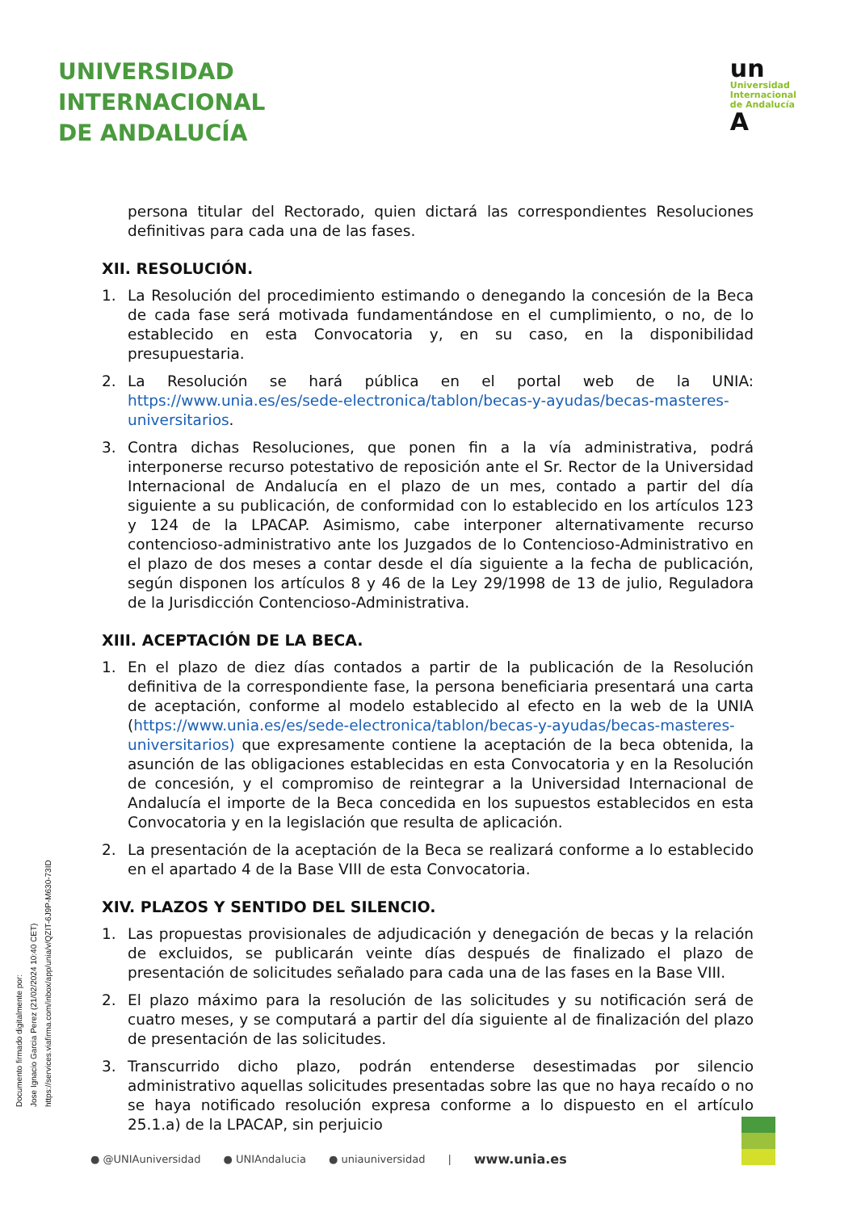UNIVERSIDAD
INTERNACIONAL
DE ANDALUCÍA
un
Universidad
Internacional
de Andalucía
A
persona titular del Rectorado, quien dictará las correspondientes Resoluciones definitivas para cada una de las fases.
XII. RESOLUCIÓN.
1. La Resolución del procedimiento estimando o denegando la concesión de la Beca de cada fase será motivada fundamentándose en el cumplimiento, o no, de lo establecido en esta Convocatoria y, en su caso, en la disponibilidad presupuestaria.
2. La Resolución se hará pública en el portal web de la UNIA: https://www.unia.es/es/sede-electronica/tablon/becas-y-ayudas/becas-masteres-universitarios.
3. Contra dichas Resoluciones, que ponen fin a la vía administrativa, podrá interponerse recurso potestativo de reposición ante el Sr. Rector de la Universidad Internacional de Andalucía en el plazo de un mes, contado a partir del día siguiente a su publicación, de conformidad con lo establecido en los artículos 123 y 124 de la LPACAP. Asimismo, cabe interponer alternativamente recurso contencioso-administrativo ante los Juzgados de lo Contencioso-Administrativo en el plazo de dos meses a contar desde el día siguiente a la fecha de publicación, según disponen los artículos 8 y 46 de la Ley 29/1998 de 13 de julio, Reguladora de la Jurisdicción Contencioso-Administrativa.
XIII. ACEPTACIÓN DE LA BECA.
1. En el plazo de diez días contados a partir de la publicación de la Resolución definitiva de la correspondiente fase, la persona beneficiaria presentará una carta de aceptación, conforme al modelo establecido al efecto en la web de la UNIA (https://www.unia.es/es/sede-electronica/tablon/becas-y-ayudas/becas-masteres-universitarios) que expresamente contiene la aceptación de la beca obtenida, la asunción de las obligaciones establecidas en esta Convocatoria y en la Resolución de concesión, y el compromiso de reintegrar a la Universidad Internacional de Andalucía el importe de la Beca concedida en los supuestos establecidos en esta Convocatoria y en la legislación que resulta de aplicación.
2. La presentación de la aceptación de la Beca se realizará conforme a lo establecido en el apartado 4 de la Base VIII de esta Convocatoria.
XIV. PLAZOS Y SENTIDO DEL SILENCIO.
1. Las propuestas provisionales de adjudicación y denegación de becas y la relación de excluidos, se publicarán veinte días después de finalizado el plazo de presentación de solicitudes señalado para cada una de las fases en la Base VIII.
2. El plazo máximo para la resolución de las solicitudes y su notificación será de cuatro meses, y se computará a partir del día siguiente al de finalización del plazo de presentación de las solicitudes.
3. Transcurrido dicho plazo, podrán entenderse desestimadas por silencio administrativo aquellas solicitudes presentadas sobre las que no haya recaído o no se haya notificado resolución expresa conforme a lo dispuesto en el artículo 25.1.a) de la LPACAP, sin perjuicio
Documento firmado digitalmente por:
Jose Ignacio Garcia Perez (21/02/2024 10:40 CET)
https://services.viafirma.com/inbox/app/unia/v/QZIT-6J9P-M630-73ID
● @UNIAuniversidad ● UNIAndalucia ● uniauniversidad | www.unia.es